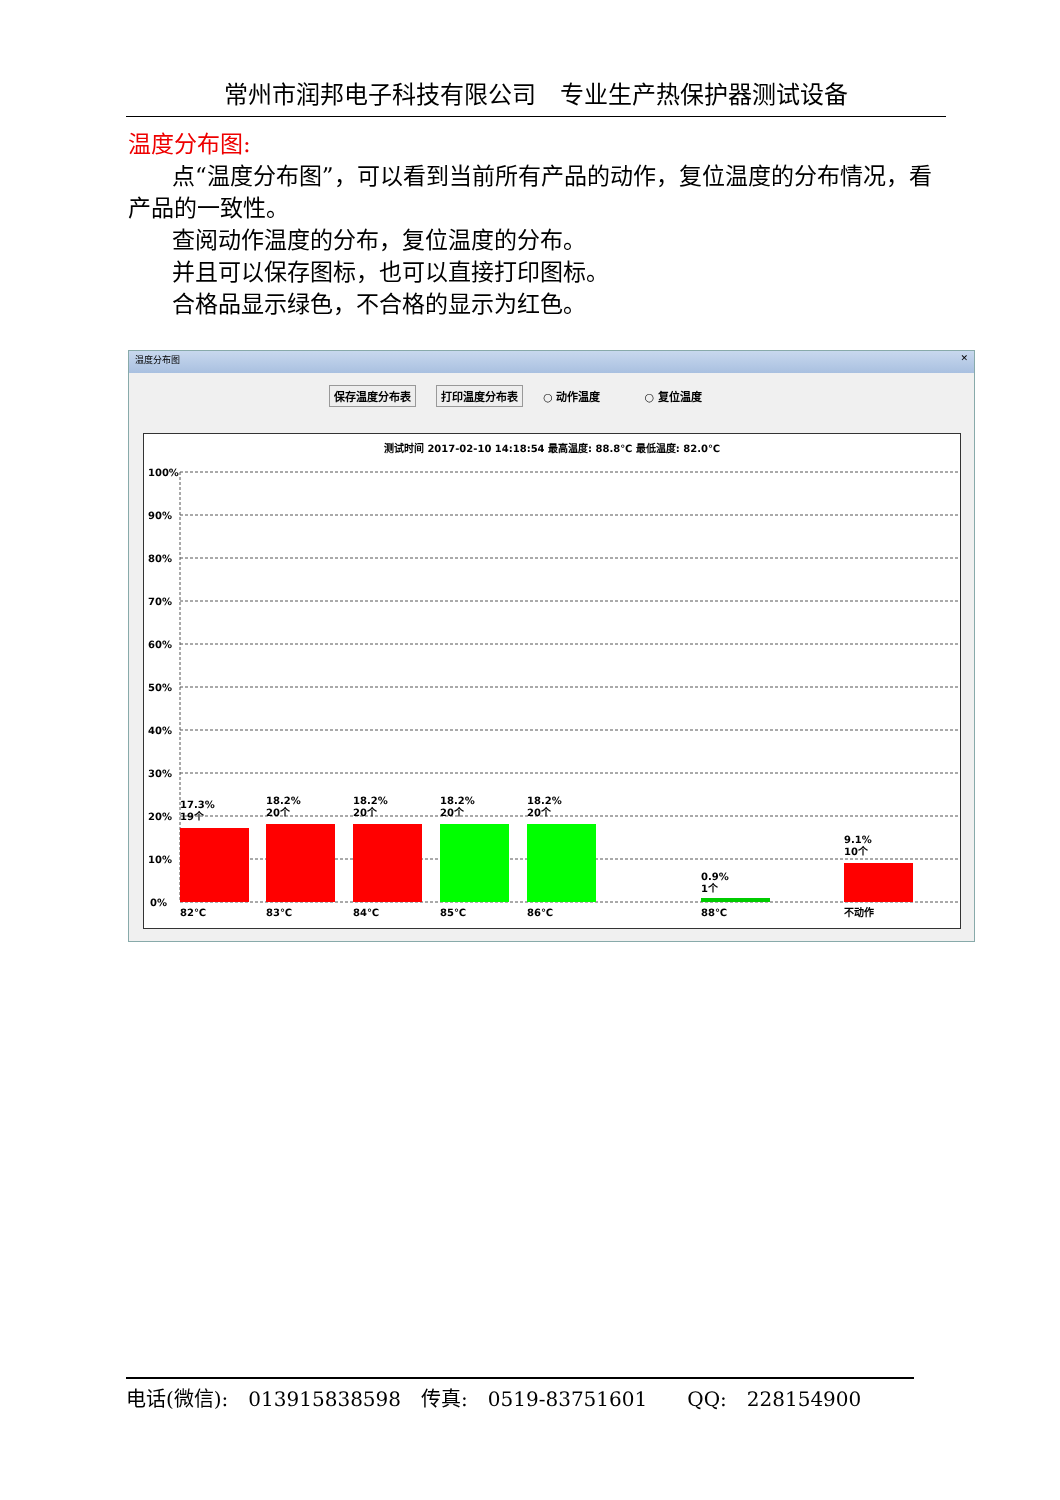常州市润邦电子科技有限公司　专业生产热保护器测试设备
温度分布图:
点“温度分布图”，可以看到当前所有产品的动作，复位温度的分布情况，看产品的一致性。
查阅动作温度的分布，复位温度的分布。
并且可以保存图标，也可以直接打印图标。
合格品显示绿色，不合格的显示为红色。
温度分布图 ✕
保存温度分布表 打印温度分布表 ○ 动作温度　　　　○ 复位温度
测试时间 2017-02-10 14:18:54 最高温度: 88.8℃ 最低温度: 82.0℃
100%
90%
80%
70%
60%
50%
40%
30%
20%
10%
0%
17.3%
19个
18.2%
20个
18.2%
20个
18.2%
20个
18.2%
20个
0.9%
1个
9.1%
10个
82℃
83℃
84℃
85℃
86℃
88℃
不动作
电话(微信):　013915838598　传真:　0519-83751601　　QQ:　228154900